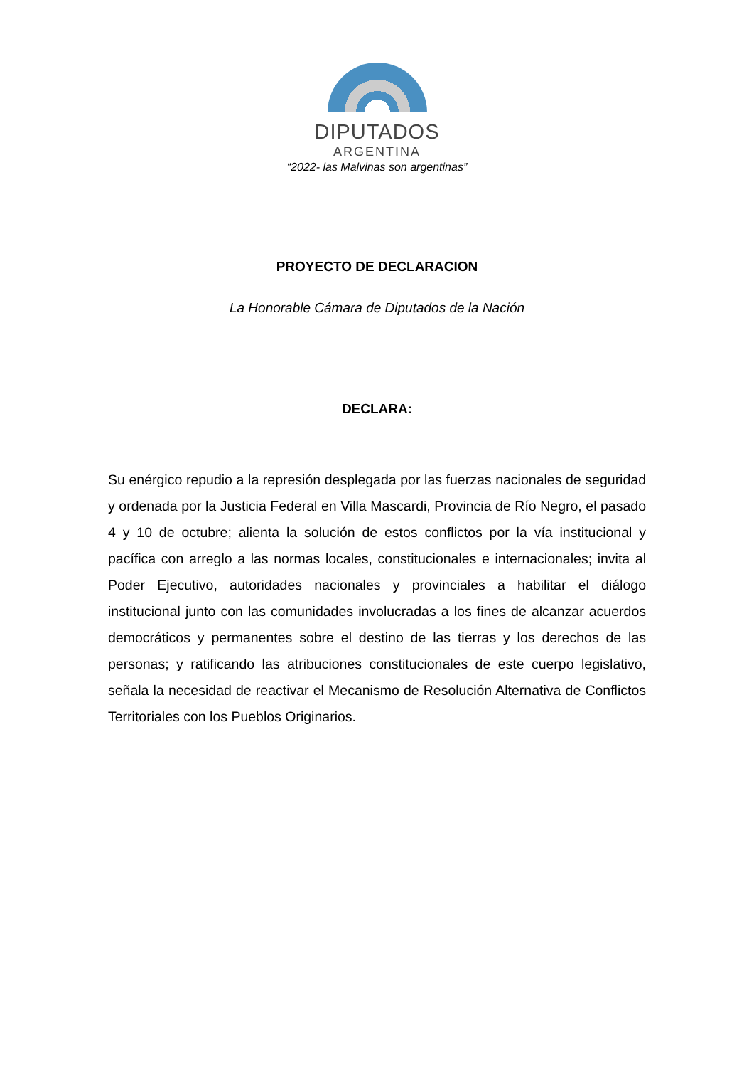DIPUTADOS
ARGENTINA
“2022- las Malvinas son argentinas”
PROYECTO DE DECLARACION
La Honorable Cámara de Diputados de la Nación
DECLARA:
Su enérgico repudio a la represión desplegada por las fuerzas nacionales de seguridad y ordenada por la Justicia Federal en Villa Mascardi, Provincia de Río Negro, el pasado 4 y 10 de octubre; alienta la solución de estos conflictos por la vía institucional y pacífica con arreglo a las normas locales, constitucionales e internacionales; invita al Poder Ejecutivo, autoridades nacionales y provinciales a habilitar el diálogo institucional junto con las comunidades involucradas a los fines de alcanzar acuerdos democráticos y permanentes sobre el destino de las tierras y los derechos de las personas; y ratificando las atribuciones constitucionales de este cuerpo legislativo, señala la necesidad de reactivar el Mecanismo de Resolución Alternativa de Conflictos Territoriales con los Pueblos Originarios.